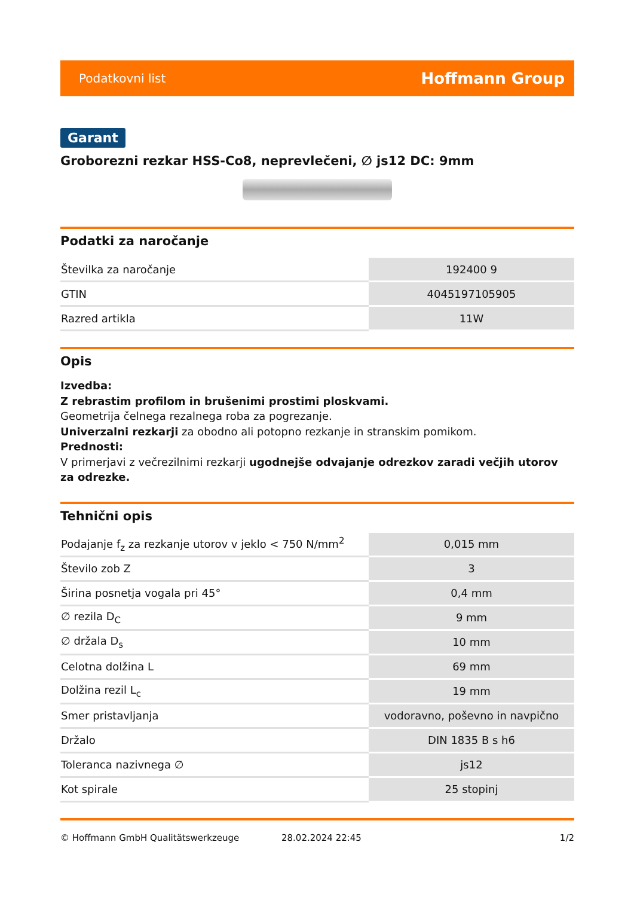Podatkovni list Hoffmann Group
Garant
Groborezni rezkar HSS-Co8, neprevlečeni, ∅ js12 DC: 9mm
Podatki za naročanje
| Številka za naročanje | 192400 9 |
| GTIN | 4045197105905 |
| Razred artikla | 11W |
Opis
Izvedba:
Z rebrastim profilom in brušenimi prostimi ploskvami.
Geometrija čelnega rezalnega roba za pogrezanje.
Univerzalni rezkarji za obodno ali potopno rezkanje in stranskim pomikom.
Prednosti:
V primerjavi z večrezilnimi rezkarji ugodnejše odvajanje odrezkov zaradi večjih utorov za odrezke.
Tehnični opis
| Podajanje f<sub>z</sub> za rezkanje utorov v jeklo < 750 N/mm<sup>2</sup> | 0,015 mm |
| Število zob Z | 3 |
| Širina posnetja vogala pri 45° | 0,4 mm |
| ∅ rezila D<sub>C</sub> | 9 mm |
| ∅ držala D<sub>s</sub> | 10 mm |
| Celotna dolžina L | 69 mm |
| Dolžina rezil L<sub>c</sub> | 19 mm |
| Smer pristavljanja | vodoravno, poševno in navpično |
| Držalo | DIN 1835 B s h6 |
| Toleranca nazivnega ∅ | js12 |
| Kot spirale | 25 stopinj |
© Hoffmann GmbH Qualitätswerkzeuge 28.02.2024 22:45 1/2